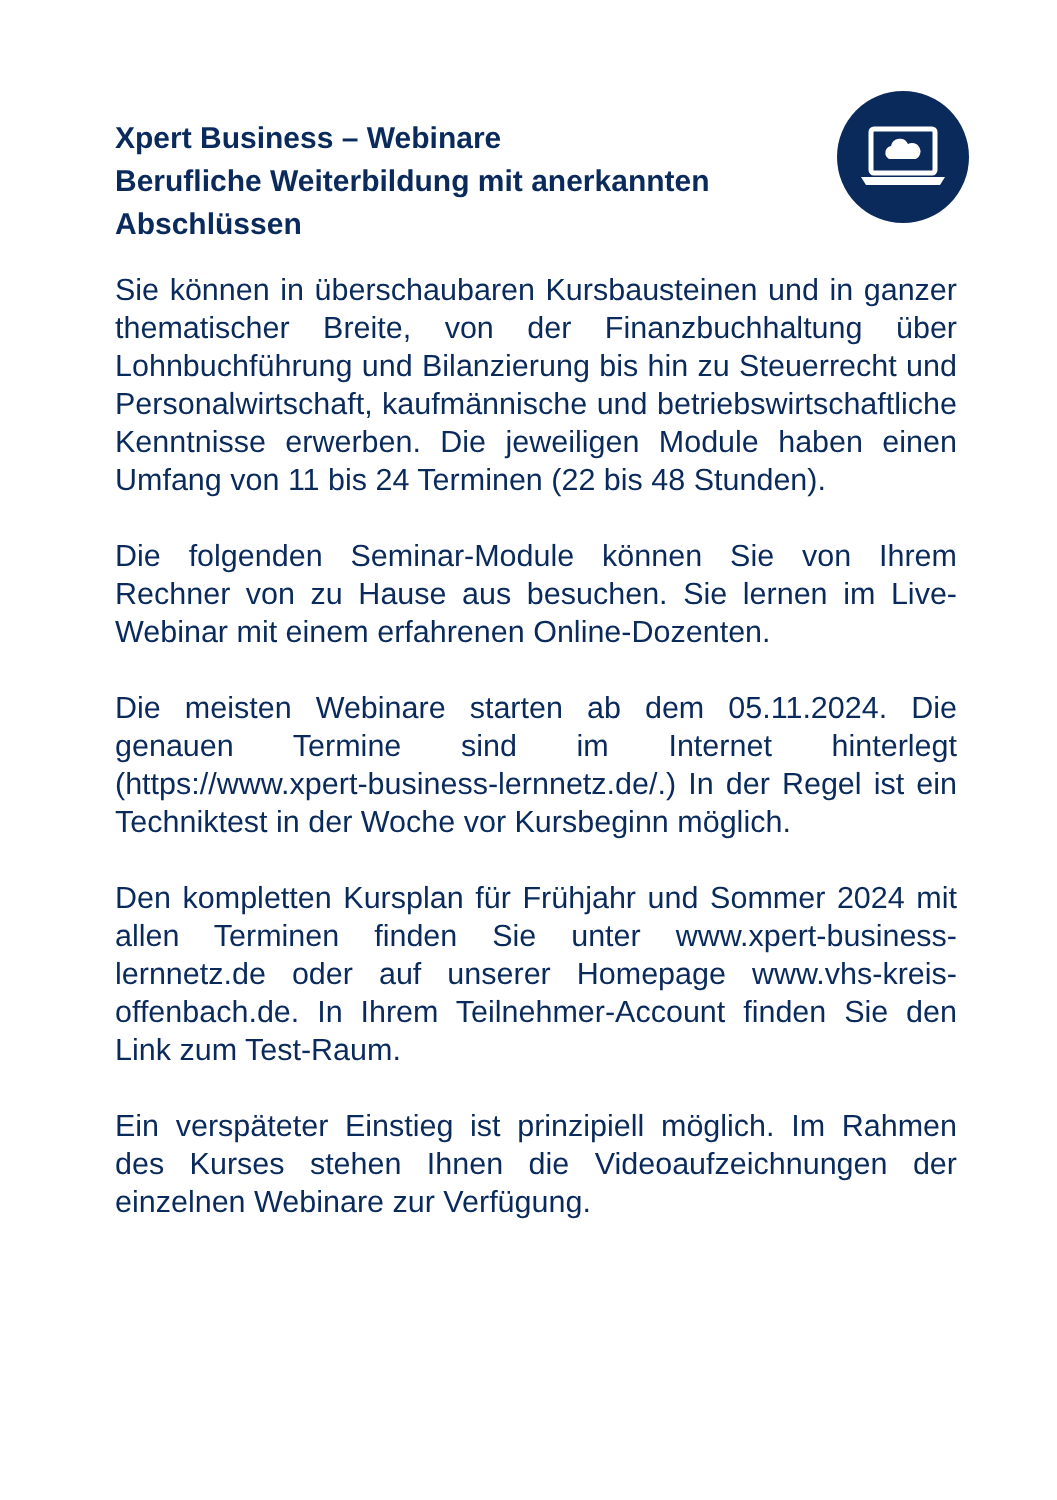Xpert Business – Webinare
Berufliche Weiterbildung mit anerkannten Abschlüssen
Sie können in überschaubaren Kursbausteinen und in ganzer thematischer Breite, von der Finanzbuchhaltung über Lohnbuchführung und Bilanzierung bis hin zu Steuerrecht und Personalwirtschaft, kaufmännische und betriebswirtschaftliche Kenntnisse erwerben. Die jeweiligen Module haben einen Umfang von 11 bis 24 Terminen (22 bis 48 Stunden).
Die folgenden Seminar-Module können Sie von Ihrem Rechner von zu Hause aus besuchen. Sie lernen im Live-Webinar mit einem erfahrenen Online-Dozenten.
Die meisten Webinare starten ab dem 05.11.2024. Die genauen Termine sind im Internet hinterlegt (https://www.xpert-business-lernnetz.de/.) In der Regel ist ein Techniktest in der Woche vor Kursbeginn möglich.
Den kompletten Kursplan für Frühjahr und Sommer 2024 mit allen Terminen finden Sie unter www.xpert-business-lernnetz.de oder auf unserer Homepage www.vhs-kreis-offenbach.de. In Ihrem Teilnehmer-Account finden Sie den Link zum Test-Raum.
Ein verspäteter Einstieg ist prinzipiell möglich. Im Rahmen des Kurses stehen Ihnen die Videoaufzeichnungen der einzelnen Webinare zur Verfügung.